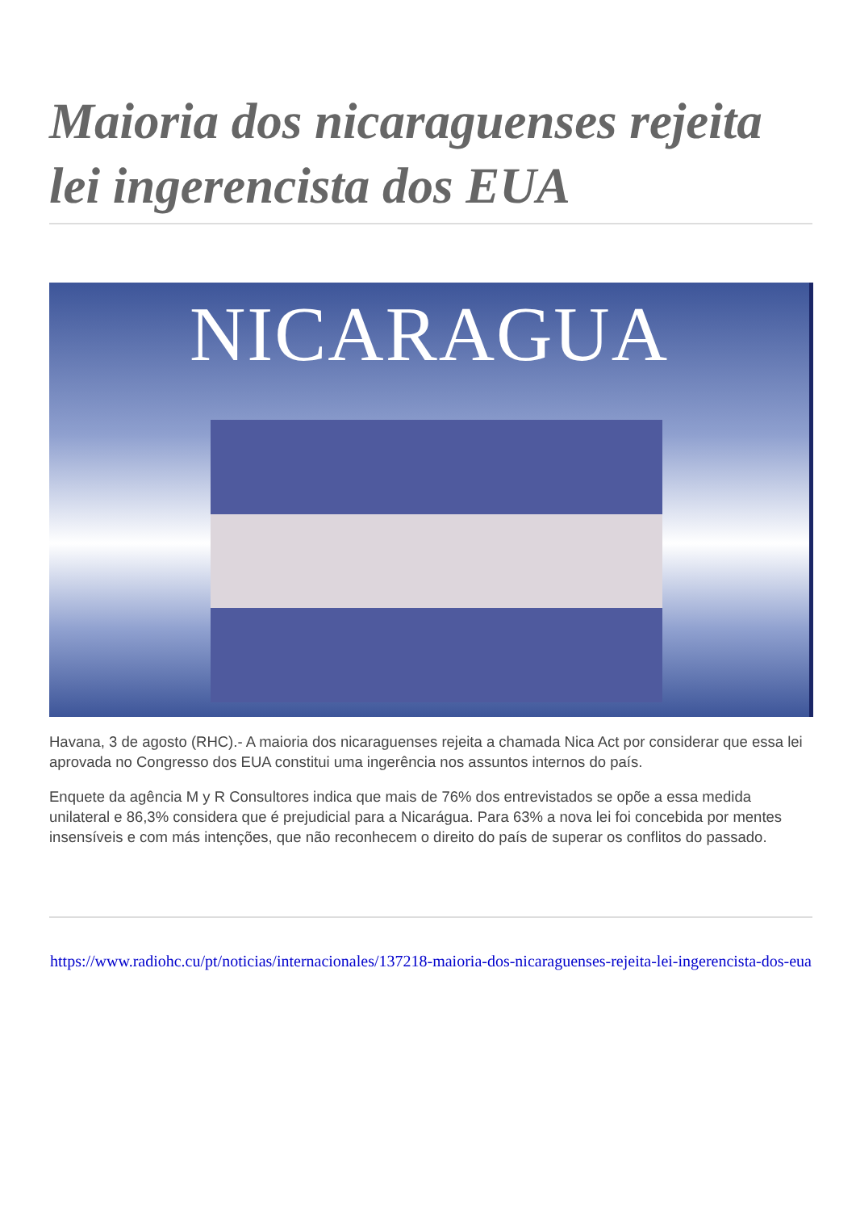Maioria dos nicaraguenses rejeita lei ingerencista dos EUA
NICARAGUA
Havana, 3 de agosto (RHC).- A maioria dos nicaraguenses rejeita a chamada Nica Act por considerar que essa lei aprovada no Congresso dos EUA constitui uma ingerência nos assuntos internos do país.
Enquete da agência M y R Consultores indica que mais de 76% dos entrevistados se opõe a essa medida unilateral e 86,3% considera que é prejudicial para a Nicarágua. Para 63% a nova lei foi concebida por mentes insensíveis e com más intenções, que não reconhecem o direito do país de superar os conflitos do passado.
https://www.radiohc.cu/pt/noticias/internacionales/137218-maioria-dos-nicaraguenses-rejeita-lei-ingerencista-dos-eua